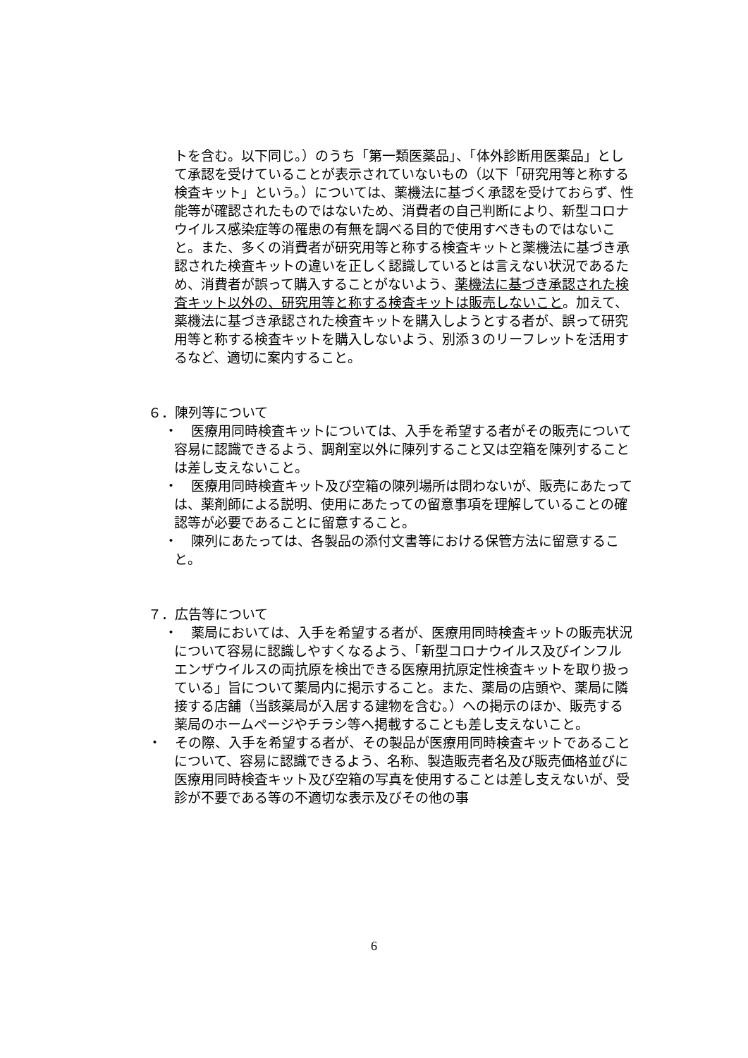トを含む。以下同じ。）のうち「第一類医薬品」、「体外診断用医薬品」として承認を受けていることが表示されていないもの（以下「研究用等と称する検査キット」という。）については、薬機法に基づく承認を受けておらず、性能等が確認されたものではないため、消費者の自己判断により、新型コロナウイルス感染症等の罹患の有無を調べる目的で使用すべきものではないこと。また、多くの消費者が研究用等と称する検査キットと薬機法に基づき承認された検査キットの違いを正しく認識しているとは言えない状況であるため、消費者が誤って購入することがないよう、薬機法に基づき承認された検査キット以外の、研究用等と称する検査キットは販売しないこと。加えて、薬機法に基づき承認された検査キットを購入しようとする者が、誤って研究用等と称する検査キットを購入しないよう、別添３のリーフレットを活用するなど、適切に案内すること。
６．陳列等について
・　医療用同時検査キットについては、入手を希望する者がその販売について容易に認識できるよう、調剤室以外に陳列すること又は空箱を陳列することは差し支えないこと。
・　医療用同時検査キット及び空箱の陳列場所は問わないが、販売にあたっては、薬剤師による説明、使用にあたっての留意事項を理解していることの確認等が必要であることに留意すること。
・　陳列にあたっては、各製品の添付文書等における保管方法に留意すること。
７．広告等について
・　薬局においては、入手を希望する者が、医療用同時検査キットの販売状況について容易に認識しやすくなるよう、「新型コロナウイルス及びインフルエンザウイルスの両抗原を検出できる医療用抗原定性検査キットを取り扱っている」旨について薬局内に掲示すること。また、薬局の店頭や、薬局に隣接する店舗（当該薬局が入居する建物を含む。）への掲示のほか、販売する薬局のホームページやチラシ等へ掲載することも差し支えないこと。
・　その際、入手を希望する者が、その製品が医療用同時検査キットであることについて、容易に認識できるよう、名称、製造販売者名及び販売価格並びに医療用同時検査キット及び空箱の写真を使用することは差し支えないが、受診が不要である等の不適切な表示及びその他の事
6